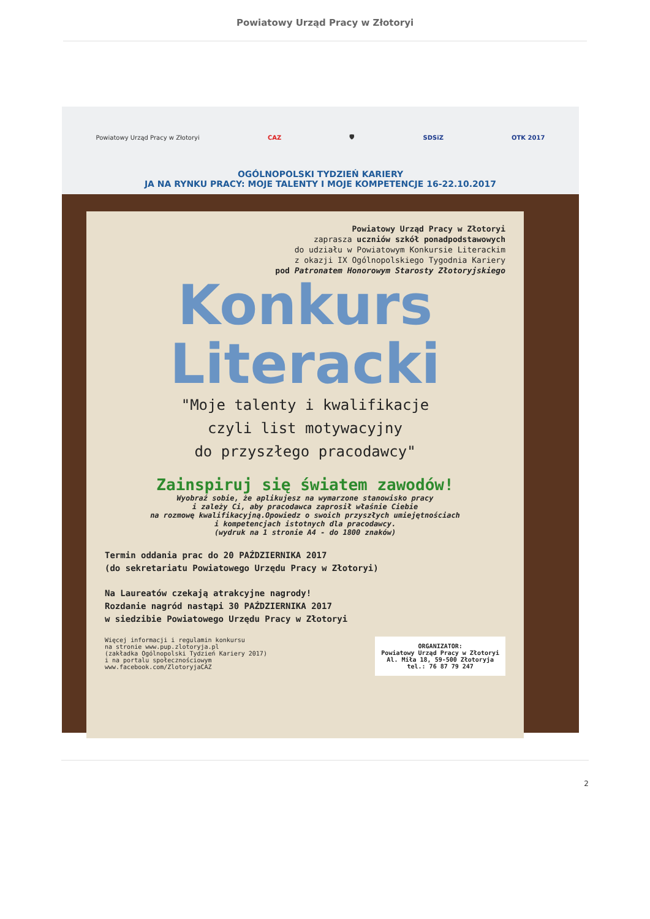Powiatowy Urząd Pracy w Złotoryi
Powiatowy Urząd Pracy w Złotoryi CAZ 🛡 SDSiZ OTK 2017
OGÓLNOPOLSKI TYDZIEŃ KARIERY
JA NA RYNKU PRACY: MOJE TALENTY I MOJE KOMPETENCJE 16-22.10.2017
Powiatowy Urząd Pracy w Złotoryi
zaprasza uczniów szkół ponadpodstawowych
do udziału w Powiatowym Konkursie Literackim
z okazji IX Ogólnopolskiego Tygodnia Kariery
pod Patronatem Honorowym Starosty Złotoryjskiego
Konkurs
Literacki
"Moje talenty i kwalifikacje
czyli list motywacyjny
do przyszłego pracodawcy"
Zainspiruj się światem zawodów!
Wyobraź sobie, że aplikujesz na wymarzone stanowisko pracy
i zależy Ci, aby pracodawca zaprosił właśnie Ciebie
na rozmowę kwalifikacyjną.Opowiedz o swoich przyszłych umiejętnościach
i kompetencjach istotnych dla pracodawcy.
(wydruk na 1 stronie A4 - do 1800 znaków)
Termin oddania prac do 20 PAŹDZIERNIKA 2017
(do sekretariatu Powiatowego Urzędu Pracy w Złotoryi)
Na Laureatów czekają atrakcyjne nagrody!
Rozdanie nagród nastąpi 30 PAŹDZIERNIKA 2017
w siedzibie Powiatowego Urzędu Pracy w Złotoryi
Więcej informacji i regulamin konkursu
na stronie www.pup.zlotoryja.pl
(zakładka Ogólnopolski Tydzień Kariery 2017)
i na portalu społecznościowym
www.facebook.com/ZlotoryjaCAZ
ORGANIZATOR:
Powiatowy Urząd Pracy w Złotoryi
Al. Miła 18, 59-500 Złotoryja
tel.: 76 87 79 247
2